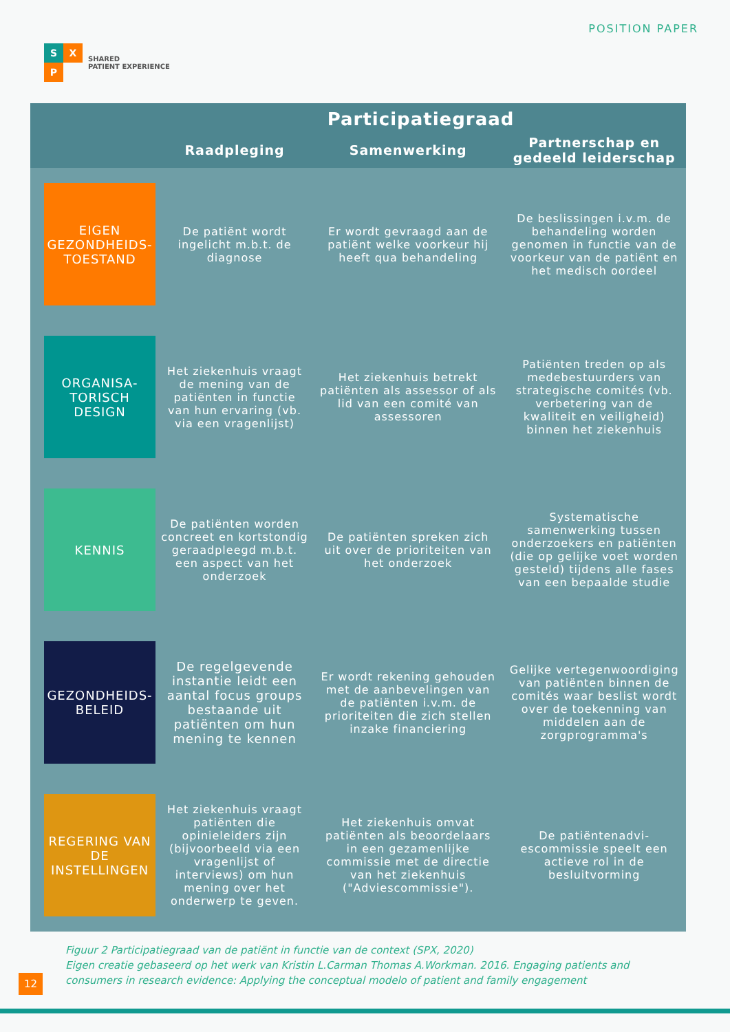S X
P
SHARED
PATIENT EXPERIENCE
POSITION PAPER
| | Participatiegraad | | |
| --- | --- | --- | --- |
| | Raadpleging | Samenwerking | Partnerschap en gedeeld leiderschap |
| EIGEN GEZONDHEIDS-TOESTAND | De patiënt wordt ingelicht m.b.t. de diagnose | Er wordt gevraagd aan de patiënt welke voorkeur hij heeft qua behandeling | De beslissingen i.v.m. de behandeling worden genomen in functie van de voorkeur van de patiënt en het medisch oordeel |
| ORGANISA-TORISCH DESIGN | Het ziekenhuis vraagt de mening van de patiënten in functie van hun ervaring (vb. via een vragenlijst) | Het ziekenhuis betrekt patiënten als assessor of als lid van een comité van assessoren | Patiënten treden op als medebestuurders van strategische comités (vb. verbetering van de kwaliteit en veiligheid) binnen het ziekenhuis |
| KENNIS | De patiënten worden concreet en kortstondig geraadpleegd m.b.t. een aspect van het onderzoek | De patiënten spreken zich uit over de prioriteiten van het onderzoek | Systematische samenwerking tussen onderzoekers en patiënten (die op gelijke voet worden gesteld) tijdens alle fases van een bepaalde studie |
| GEZONDHEIDS-BELEID | De regelgevende instantie leidt een aantal focus groups bestaande uit patiënten om hun mening te kennen | Er wordt rekening gehouden met de aanbevelingen van de patiënten i.v.m. de prioriteiten die zich stellen inzake financiering | Gelijke vertegenwoordiging van patiënten binnen de comités waar beslist wordt over de toekenning van middelen aan de zorgprogramma's |
| REGERING VAN DE INSTELLINGEN | Het ziekenhuis vraagt patiënten die opinieleiders zijn (bijvoorbeeld via een vragenlijst of interviews) om hun mening over het onderwerp te geven. | Het ziekenhuis omvat patiënten als beoordelaars in een gezamenlijke commissie met de directie van het ziekenhuis ("Adviescommissie"). | De patiëntenadvi-escommissie speelt een actieve rol in de besluitvorming |
Figuur 2 Participatiegraad van de patiënt in functie van de context (SPX, 2020)
Eigen creatie gebaseerd op het werk van Kristin L.Carman Thomas A.Workman. 2016. Engaging patients and consumers in research evidence: Applying the conceptual modelo of patient and family engagement
12